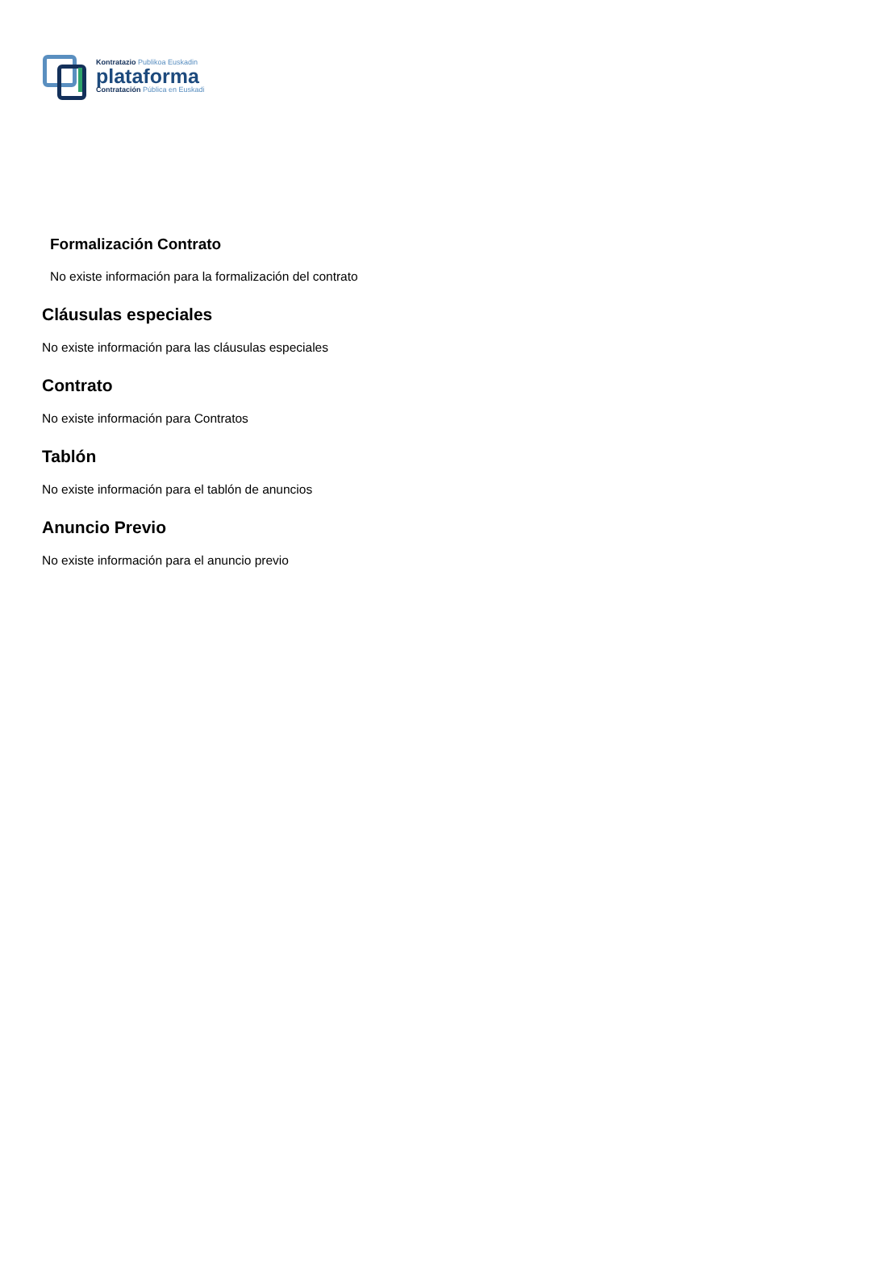Kontratazio Publikoa Euskadin
plataforma
Contratación Pública en Euskadi
Formalización Contrato
No existe información para la formalización del contrato
Cláusulas especiales
No existe información para las cláusulas especiales
Contrato
No existe información para Contratos
Tablón
No existe información para el tablón de anuncios
Anuncio Previo
No existe información para el anuncio previo